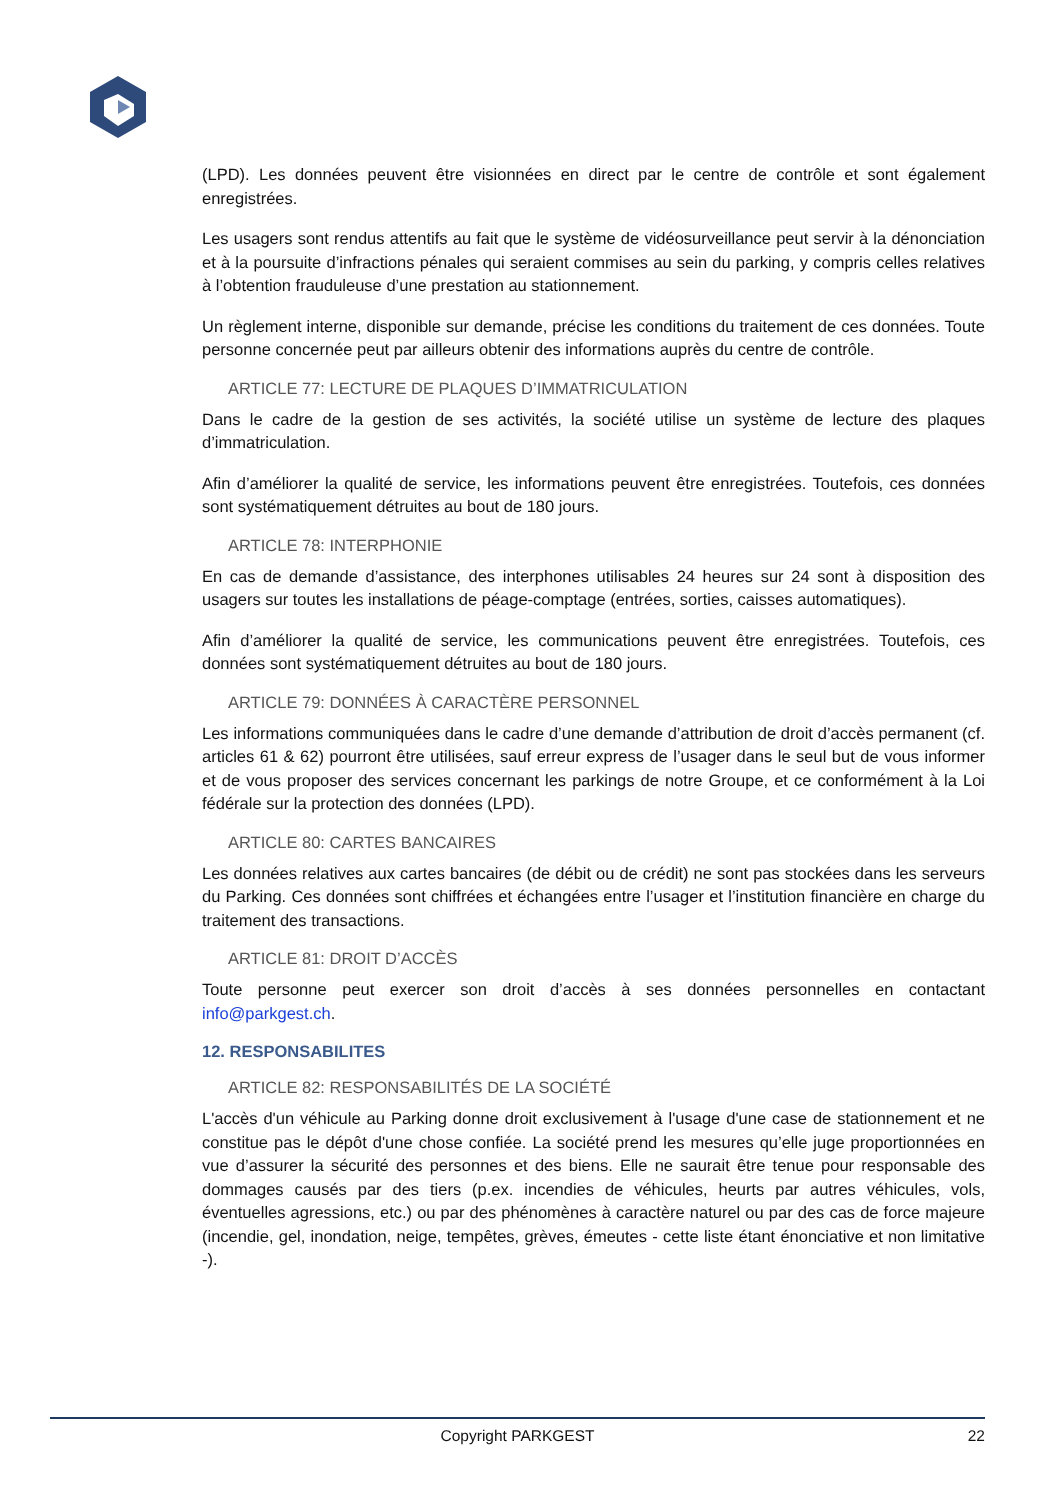(LPD). Les données peuvent être visionnées en direct par le centre de contrôle et sont également enregistrées.
Les usagers sont rendus attentifs au fait que le système de vidéosurveillance peut servir à la dénonciation et à la poursuite d’infractions pénales qui seraient commises au sein du parking, y compris celles relatives à l’obtention frauduleuse d’une prestation au stationnement.
Un règlement interne, disponible sur demande, précise les conditions du traitement de ces données. Toute personne concernée peut par ailleurs obtenir des informations auprès du centre de contrôle.
ARTICLE 77: LECTURE DE PLAQUES D’IMMATRICULATION
Dans le cadre de la gestion de ses activités, la société utilise un système de lecture des plaques d’immatriculation.
Afin d’améliorer la qualité de service, les informations peuvent être enregistrées. Toutefois, ces données sont systématiquement détruites au bout de 180 jours.
ARTICLE 78: INTERPHONIE
En cas de demande d’assistance, des interphones utilisables 24 heures sur 24 sont à disposition des usagers sur toutes les installations de péage-comptage (entrées, sorties, caisses automatiques).
Afin d’améliorer la qualité de service, les communications peuvent être enregistrées. Toutefois, ces données sont systématiquement détruites au bout de 180 jours.
ARTICLE 79: DONNÉES À CARACTÈRE PERSONNEL
Les informations communiquées dans le cadre d’une demande d’attribution de droit d’accès permanent (cf. articles 61 & 62) pourront être utilisées, sauf erreur express de l’usager dans le seul but de vous informer et de vous proposer des services concernant les parkings de notre Groupe, et ce conformément à la Loi fédérale sur la protection des données (LPD).
ARTICLE 80: CARTES BANCAIRES
Les données relatives aux cartes bancaires (de débit ou de crédit) ne sont pas stockées dans les serveurs du Parking. Ces données sont chiffrées et échangées entre l’usager et l’institution financière en charge du traitement des transactions.
ARTICLE 81: DROIT D’ACCÈS
Toute personne peut exercer son droit d’accès à ses données personnelles en contactant info@parkgest.ch.
12. RESPONSABILITES
ARTICLE 82: RESPONSABILITÉS DE LA SOCIÉTÉ
L'accès d'un véhicule au Parking donne droit exclusivement à l'usage d'une case de stationnement et ne constitue pas le dépôt d'une chose confiée. La société prend les mesures qu’elle juge proportionnées en vue d’assurer la sécurité des personnes et des biens. Elle ne saurait être tenue pour responsable des dommages causés par des tiers (p.ex. incendies de véhicules, heurts par autres véhicules, vols, éventuelles agressions, etc.) ou par des phénomènes à caractère naturel ou par des cas de force majeure (incendie, gel, inondation, neige, tempêtes, grèves, émeutes - cette liste étant énonciative et non limitative -).
Copyright PARKGEST
22